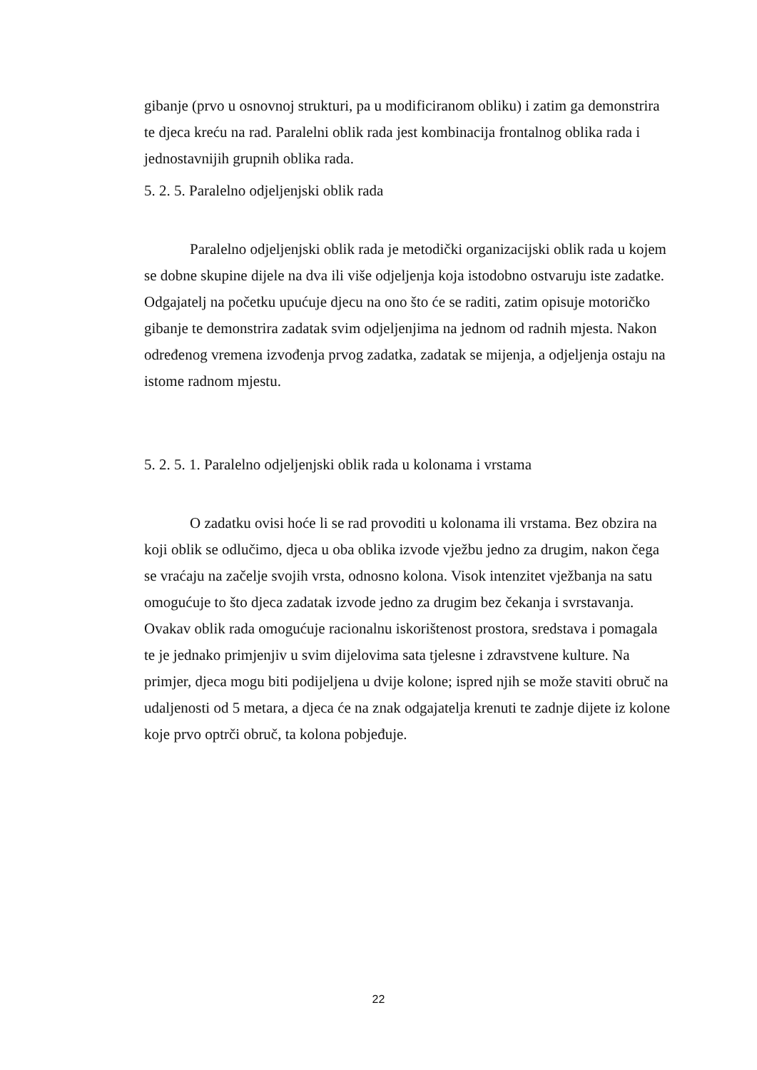gibanje (prvo u osnovnoj strukturi, pa u modificiranom obliku) i zatim ga demonstrira te djeca kreću na rad. Paralelni oblik rada jest kombinacija frontalnog oblika rada i jednostavnijih grupnih oblika rada.
5. 2. 5. Paralelno odjeljenjski oblik rada
Paralelno odjeljenjski oblik rada je metodički organizacijski oblik rada u kojem se dobne skupine dijele na dva ili više odjeljenja koja istodobno ostvaruju iste zadatke. Odgajatelj na početku upućuje djecu na ono što će se raditi, zatim opisuje motoričko gibanje te demonstrira zadatak svim odjeljenjima na jednom od radnih mjesta. Nakon određenog vremena izvođenja prvog zadatka, zadatak se mijenja, a odjeljenja ostaju na istome radnom mjestu.
5. 2. 5. 1. Paralelno odjeljenjski oblik rada u kolonama i vrstama
O zadatku ovisi hoće li se rad provoditi u kolonama ili vrstama. Bez obzira na koji oblik se odlučimo, djeca u oba oblika izvode vježbu jedno za drugim, nakon čega se vraćaju na začelje svojih vrsta, odnosno kolona. Visok intenzitet vježbanja na satu omogućuje to što djeca zadatak izvode jedno za drugim bez čekanja i svrstavanja. Ovakav oblik rada omogućuje racionalnu iskorištenost prostora, sredstava i pomagala te je jednako primjenjiv u svim dijelovima sata tjelesne i zdravstvene kulture. Na primjer, djeca mogu biti podijeljena u dvije kolone; ispred njih se može staviti obruč na udaljenosti od 5 metara, a djeca će na znak odgajatelja krenuti te zadnje dijete iz kolone koje prvo optrči obruč, ta kolona pobjeđuje.
22